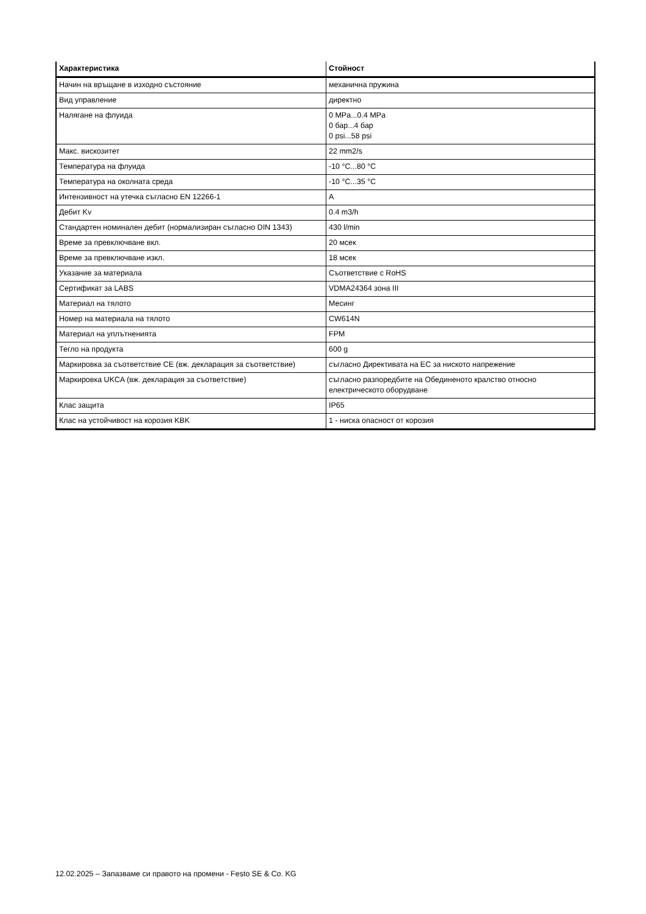| Характеристика | Стойност |
| --- | --- |
| Начин на връщане в изходно състояние | механична пружина |
| Вид управление | директно |
| Налягане на флуида | 0 MPa...0.4 MPa 0 бар...4 бар 0 psi...58 psi |
| Макс. вискозитет | 22 mm2/s |
| Температура на флуида | -10 °C...80 °C |
| Температура на околната среда | -10 °C...35 °C |
| Интензивност на утечка съгласно EN 12266-1 | A |
| Дебит Kv | 0.4 m3/h |
| Стандартен номинален дебит (нормализиран съгласно DIN 1343) | 430 l/min |
| Време за превключване вкл. | 20 мсек |
| Време за превключване изкл. | 18 мсек |
| Указание за материала | Съответствие с RoHS |
| Сертификат за LABS | VDMA24364 зона III |
| Материал на тялото | Месинг |
| Номер на материала на тялото | CW614N |
| Материал на уплътненията | FPM |
| Тегло на продукта | 600 g |
| Маркировка за съответствие CE (вж. декларация за съответствие) | съгласно Директивата на ЕС за ниското напрежение |
| Маркировка UKCA (вж. декларация за съответствие) | съгласно разпоредбите на Обединеното кралство относно електрическото оборудване |
| Клас защита | IP65 |
| Клас на устойчивост на корозия KBK | 1 - ниска опасност от корозия |
12.02.2025 – Запазваме си правото на промени - Festo SE & Co. KG